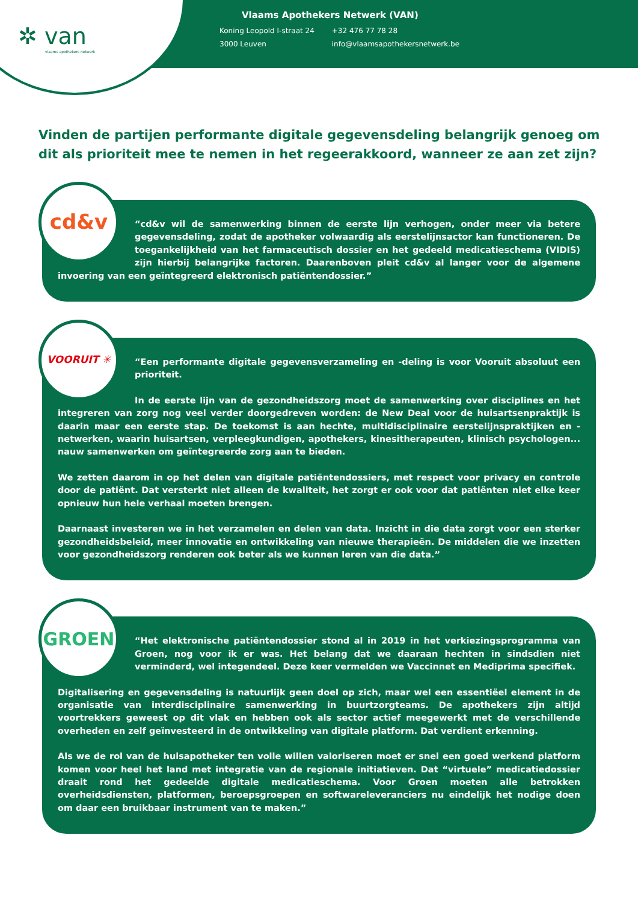✲ van
vlaams apothekers netwerk
Vlaams Apothekers Netwerk (VAN)
| Koning Leopold I-straat 24 | +32 476 77 78 28 |
| 3000 Leuven | info@vlaamsapothekersnetwerk.be |
Vinden de partijen performante digitale gegevensdeling belangrijk genoeg om dit als prioriteit mee te nemen in het regeerakkoord, wanneer ze aan zet zijn?
cd&v
“cd&v wil de samenwerking binnen de eerste lijn verhogen, onder meer via betere gegevensdeling, zodat de apotheker volwaardig als eerstelijnsactor kan functioneren. De toegankelijkheid van het farmaceutisch dossier en het gedeeld medicatieschema (VIDIS) zijn hierbij belangrijke factoren. Daarenboven pleit cd&v al langer voor de algemene invoering van een geïntegreerd elektronisch patiëntendossier.”
VOORUIT ✳
“Een performante digitale gegevensverzameling en -deling is voor Vooruit absoluut een prioriteit.
In de eerste lijn van de gezondheidszorg moet de samenwerking over disciplines en het integreren van zorg nog veel verder doorgedreven worden: de New Deal voor de huisartsenpraktijk is daarin maar een eerste stap. De toekomst is aan hechte, multidisciplinaire eerstelijnspraktijken en -netwerken, waarin huisartsen, verpleegkundigen, apothekers, kinesitherapeuten, klinisch psychologen... nauw samenwerken om geïntegreerde zorg aan te bieden.
We zetten daarom in op het delen van digitale patiëntendossiers, met respect voor privacy en controle door de patiënt. Dat versterkt niet alleen de kwaliteit, het zorgt er ook voor dat patiënten niet elke keer opnieuw hun hele verhaal moeten brengen.
Daarnaast investeren we in het verzamelen en delen van data. Inzicht in die data zorgt voor een sterker gezondheidsbeleid, meer innovatie en ontwikkeling van nieuwe therapieën. De middelen die we inzetten voor gezondheidszorg renderen ook beter als we kunnen leren van die data.”
GROEN
“Het elektronische patiëntendossier stond al in 2019 in het verkiezingsprogramma van Groen, nog voor ik er was. Het belang dat we daaraan hechten in sindsdien niet verminderd, wel integendeel. Deze keer vermelden we Vaccinnet en Mediprima specifiek.
Digitalisering en gegevensdeling is natuurlijk geen doel op zich, maar wel een essentiëel element in de organisatie van interdisciplinaire samenwerking in buurtzorgteams. De apothekers zijn altijd voortrekkers geweest op dit vlak en hebben ook als sector actief meegewerkt met de verschillende overheden en zelf geïnvesteerd in de ontwikkeling van digitale platform. Dat verdient erkenning.
Als we de rol van de huisapotheker ten volle willen valoriseren moet er snel een goed werkend platform komen voor heel het land met integratie van de regionale initiatieven. Dat “virtuele” medicatiedossier draait rond het gedeelde digitale medicatieschema. Voor Groen moeten alle betrokken overheidsdiensten, platformen, beroepsgroepen en softwareleveranciers nu eindelijk het nodige doen om daar een bruikbaar instrument van te maken.”